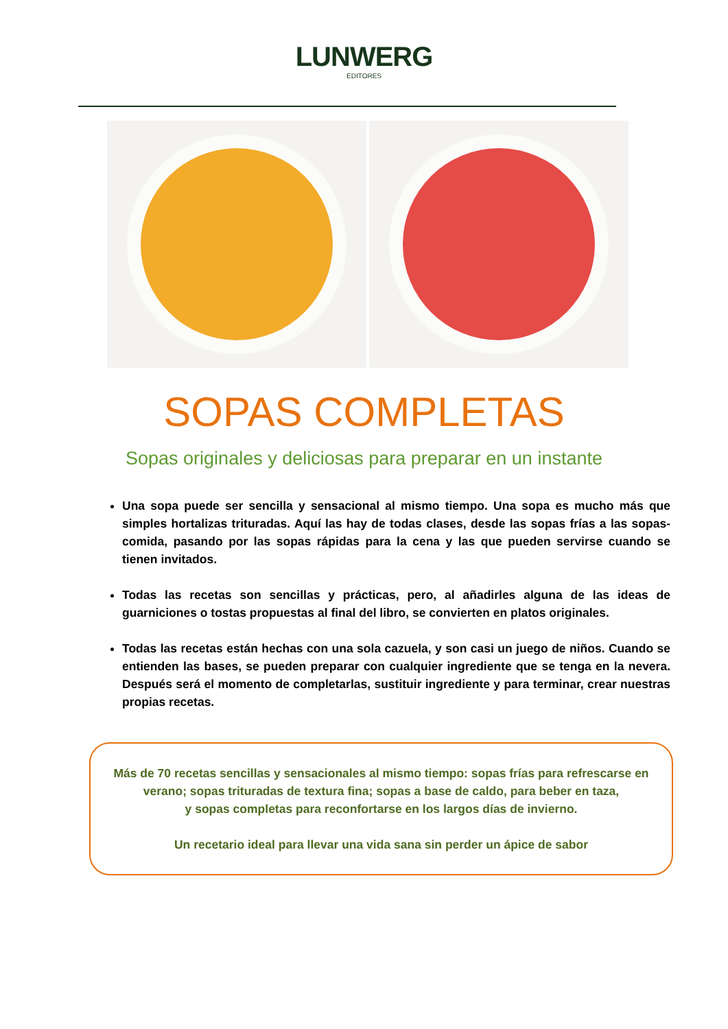LUNWERG
EDITORES
SOPAS COMPLETAS
Sopas originales y deliciosas para preparar en un instante
Una sopa puede ser sencilla y sensacional al mismo tiempo. Una sopa es mucho más que simples hortalizas trituradas. Aquí las hay de todas clases, desde las sopas frías a las sopas-comida, pasando por las sopas rápidas para la cena y las que pueden servirse cuando se tienen invitados.
Todas las recetas son sencillas y prácticas, pero, al añadirles alguna de las ideas de guarniciones o tostas propuestas al final del libro, se convierten en platos originales.
Todas las recetas están hechas con una sola cazuela, y son casi un juego de niños. Cuando se entienden las bases, se pueden preparar con cualquier ingrediente que se tenga en la nevera. Después será el momento de completarlas, sustituir ingrediente y para terminar, crear nuestras propias recetas.
Más de 70 recetas sencillas y sensacionales al mismo tiempo: sopas frías para refrescarse en verano; sopas trituradas de textura fina; sopas a base de caldo, para beber en taza,
y sopas completas para reconfortarse en los largos días de invierno.
Un recetario ideal para llevar una vida sana sin perder un ápice de sabor